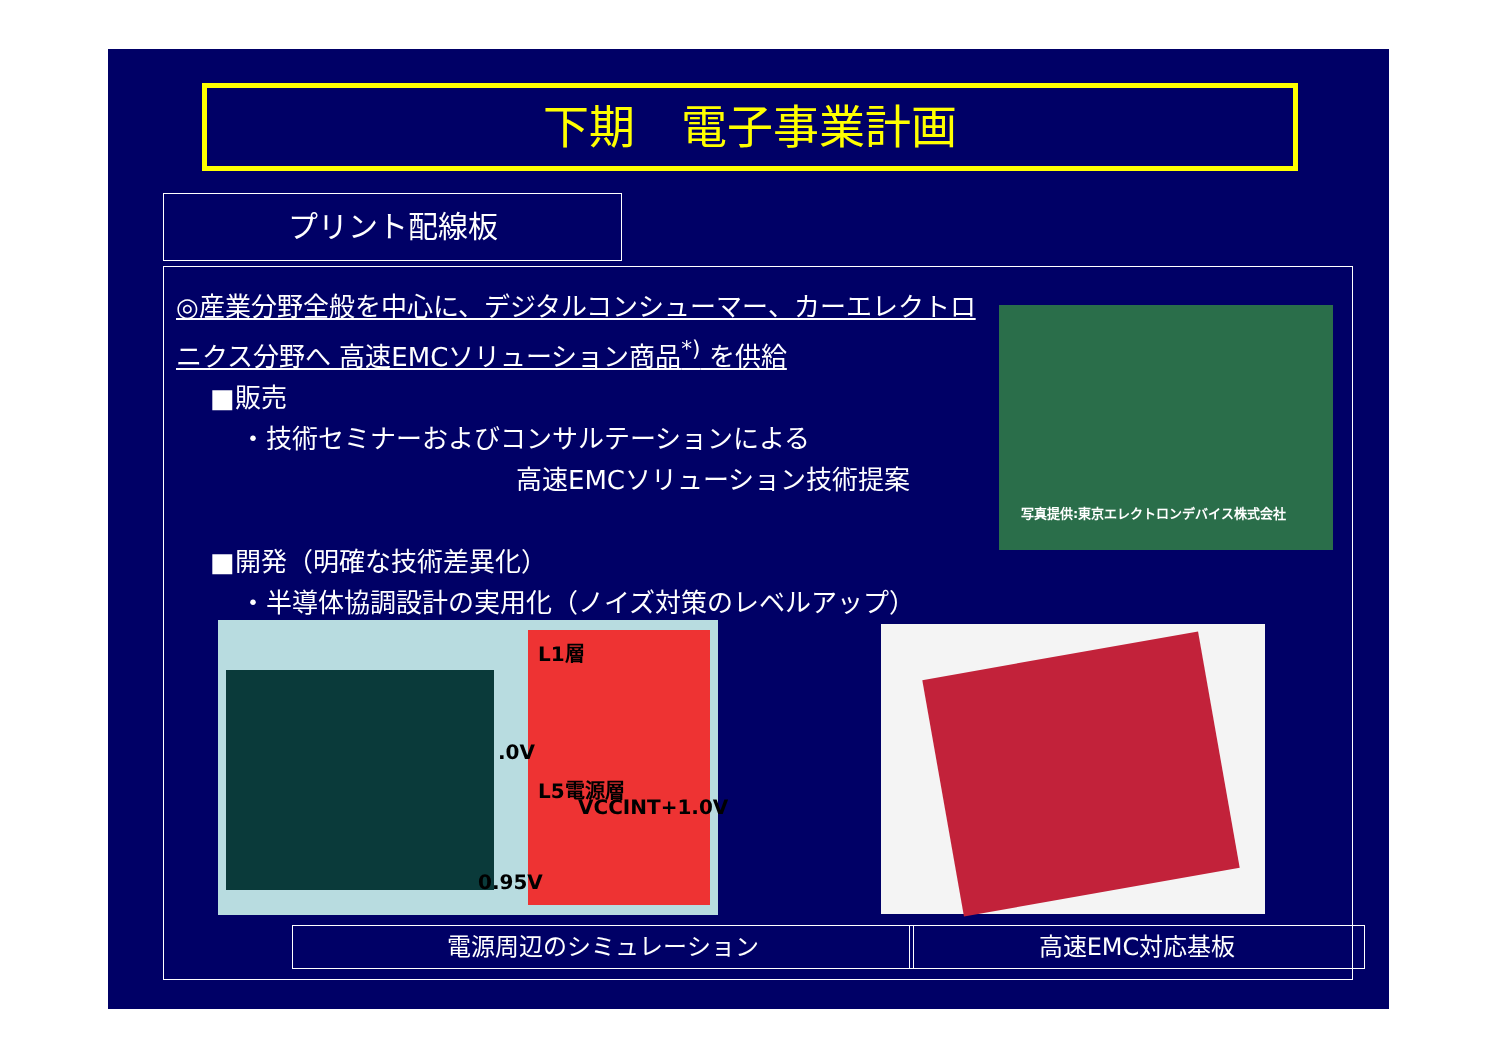下期　電子事業計画
プリント配線板
◎産業分野全般を中心に、デジタルコンシューマー、カーエレクトロニクス分野へ 高速EMCソリューション商品<sup>*)</sup> を供給
■販売
・技術セミナーおよびコンサルテーションによる
高速EMCソリューション技術提案
■開発（明確な技術差異化）
・半導体協調設計の実用化（ノイズ対策のレベルアップ）
写真提供:東京エレクトロンデバイス株式会社
L1層
.0V
L5電源層
VCCINT+1.0V
0.95V
電源周辺のシミュレーション 高速EMC対応基板